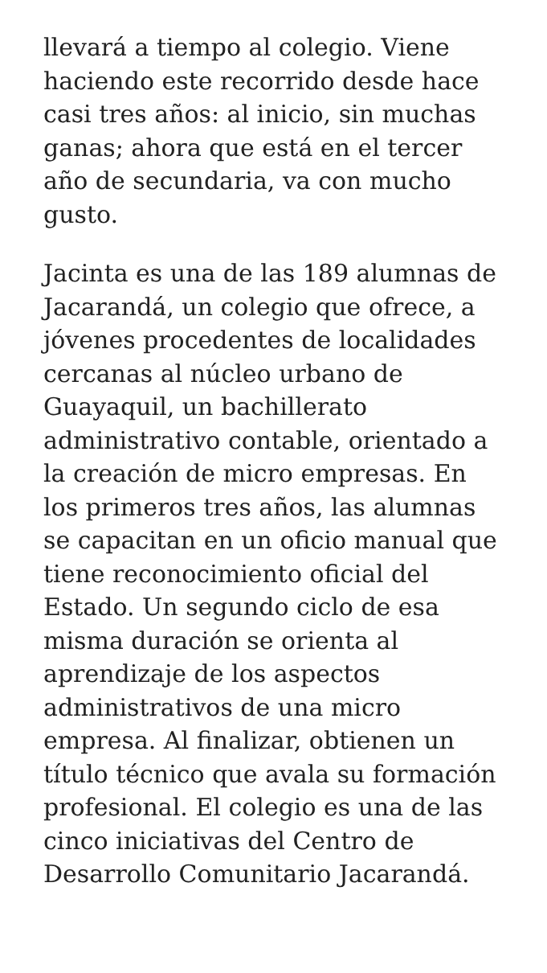llevará a tiempo al colegio. Viene
haciendo este recorrido desde hace
casi tres años: al inicio, sin muchas
ganas; ahora que está en el tercer
año de secundaria, va con mucho
gusto.
Jacinta es una de las 189 alumnas de
Jacarandá, un colegio que ofrece, a
jóvenes procedentes de localidades
cercanas al núcleo urbano de
Guayaquil, un bachillerato
administrativo contable, orientado a
la creación de micro empresas. En
los primeros tres años, las alumnas
se capacitan en un oficio manual que
tiene reconocimiento oficial del
Estado. Un segundo ciclo de esa
misma duración se orienta al
aprendizaje de los aspectos
administrativos de una micro
empresa. Al finalizar, obtienen un
título técnico que avala su formación
profesional. El colegio es una de las
cinco iniciativas del Centro de
Desarrollo Comunitario Jacarandá.